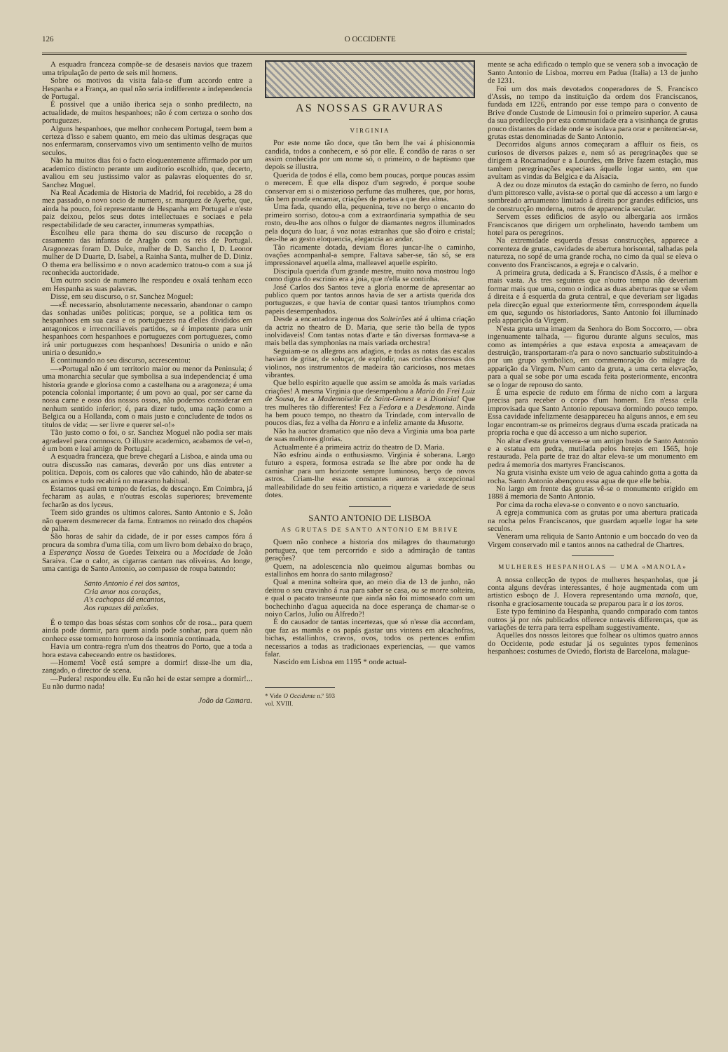126 O OCCIDENTE
A esquadra franceza compõe-se de desaseis navios que trazem uma tripulação de perto de seis mil homens.
Sobre os motivos da visita fala-se d'um accordo entre a Hespanha e a França, ao qual não seria indifferente a independencia de Portugal.
É possivel que a união iberica seja o sonho predilecto, na actualidade, de muitos hespanhoes; não é com certeza o sonho dos portuguezes.
Alguns hespanhoes, que melhor conhecem Portugal, teem bem a certeza d'isso e sabem quanto, em meio das ultimas desgraças que nos enfermaram, conservamos vivo um sentimento velho de muitos seculos.
Não ha muitos dias foi o facto eloquentemente affirmado por um academico distincto perante um auditorio escolhido, que, decerto, avaliou em seu justissimo valor as palavras eloquentes do sr. Sanchez Moguel.
Na Real Academia de Historia de Madrid, foi recebido, a 28 do mez passado, o novo socio de numero, sr. marquez de Ayerbe, que, ainda ha pouco, foi representante de Hespanha em Portugal e n'este paiz deixou, pelos seus dotes intellectuaes e sociaes e pela respectabilidade de seu caracter, innumeras sympathias.
Escolheu elle para thema do seu discurso de recepção o casamento das infantas de Aragão com os reis de Portugal. Aragonezas foram D. Dulce, mulher de D. Sancho I, D. Leonor mulher de D Duarte, D. Isabel, a Rainha Santa, mulher de D. Diniz. O thema era bellissimo e o novo academico tratou-o com a sua já reconhecida auctoridade.
Um outro socio de numero lhe respondeu e oxalá tenham ecco em Hespanha as suas palavras.
Disse, em seu discurso, o sr. Sanchez Moguel:
—«É necessario, absolutamente necessario, abandonar o campo das sonhadas uniões politicas; porque, se a politica tem os hespanhoes em sua casa e os portuguezes na d'elles divididos em antagonicos e irreconciliaveis partidos, se é impotente para unir hespanhoes com hespanhoes e portuguezes com portuguezes, como irá unir portuguezes com hespanhoes! Desuniria o unido e não uniria o desunido.»
E continuando no seu discurso, accrescentou:
—«Portugal não é um territorio maior ou menor da Peninsula; é uma monarchia secular que symbolisa a sua independencia; é uma historia grande e gloriosa como a castelhana ou a aragoneza; é uma potencia colonial importante; é um povo ao qual, por ser carne da nossa carne e osso dos nossos ossos, não podemos considerar em nenhum sentido inferior; é, para dizer tudo, uma nação como a Belgica ou a Hollanda, com o mais justo e concludente de todos os titulos de vida: — ser livre e querer sel-o!»
Tão justo como o foi, o sr. Sanchez Moguel não podia ser mais agradavel para comnosco. O illustre academico, acabamos de vel-o, é um bom e leal amigo de Portugal.
A esquadra franceza, que breve chegará a Lisboa, e ainda uma ou outra discussão nas camaras, deverão por uns dias entreter a politica. Depois, com os calores que vão cahindo, hão de abater-se os animos e tudo recahirá no marasmo habitual.
Estamos quasi em tempo de ferias, de descanço. Em Coimbra, já fecharam as aulas, e n'outras escolas superiores; brevemente fecharão as dos lyceus.
Teem sido grandes os ultimos calores. Santo Antonio e S. João não querem desmerecer da fama. Entramos no reinado dos chapéos de palha.
São horas de sahir da cidade, de ir por esses campos fóra á procura da sombra d'uma tilia, com um livro bom debaixo do braço, a Esperança Nossa de Guedes Teixeira ou a Mocidade de João Saraiva. Cae o calor, as cigarras cantam nas oliveiras. Ao longe, uma cantiga de Santo Antonio, ao compasso de roupa batendo:
Santo Antonio é rei dos santos,
Cria amor nos corações,
A's cachopas dá encantos,
Aos rapazes dá paixões.
É o tempo das boas séstas com sonhos côr de rosa... para quem ainda pode dormir, para quem ainda pode sonhar, para quem não conhece esse tormento horroroso da insomnia continuada.
Havia um contra-regra n'um dos theatros do Porto, que a toda a hora estava cabeceando entre os bastidores.
—Homem! Você está sempre a dormir! disse-lhe um dia, zangado, o director de scena.
—Pudera! respondeu elle. Eu não hei de estar sempre a dormir!... Eu não durmo nada!
João da Camara.
AS NOSSAS GRAVURAS
VIRGINIA
Por este nome tão doce, que tão bem lhe vai á phisionomia candida, todos a conhecem, e só por elle. É condão de raras o ser assim conhecida por um nome só, o primeiro, o de baptismo que depois se illustra.
Querida de todos é ella, como bem poucas, porque poucas assim o merecem. É que ella dispoz d'um segredo, é porque soube conservar em si o misterioso perfume das mulheres, que, por horas, tão bem poude encarnar, criações de poetas a que deu alma.
Uma fada, quando ella, pequenina, teve no berço o encanto do primeiro sorriso, dotou-a com a extraordinaria sympathia de seu rosto, deu-lhe aos olhos o fulgor de diamantes negros illuminados pela doçura do luar, á voz notas estranhas que são d'oiro e cristal; deu-lhe ao gesto eloquencia, elegancia ao andar.
Tão ricamente dotada, deviam flores juncar-lhe o caminho, ovações acompanhal-a sempre. Faltava saber-se, tão só, se era impressionavel aquella alma, malleavel aquelle espirito.
Discipula querida d'um grande mestre, muito nova mostrou logo como digna do escrinio era a joia, que n'ella se continha.
José Carlos dos Santos teve a gloria enorme de apresentar ao publico quem por tantos annos havia de ser a artista querida dos portuguezes, e que havia de contar quasi tantos triumphos como papeis desempenhados.
Desde a encantadora ingenua dos Solteirões até á ultima criação da actriz no theatro de D. Maria, que serie tão bella de typos inolvidaveis! Com tantas notas d'arte e tão diversas formava-se a mais bella das symphonias na mais variada orchestra!
Seguiam-se os allegros aos adagios, e todas as notas das escalas haviam de gritar, de soluçar, de explodir, nas cordas chorosas dos violinos, nos instrumentos de madeira tão cariciosos, nos metaes vibrantes.
Que bello espirito aquelle que assim se amolda ás mais variadas criações! A mesma Virginia que desempenhou a Maria do Frei Luiz de Sousa, fez a Mademoiselle de Saint-Genest e a Dionisia! Que tres mulheres tão differentes! Fez a Fedora e a Desdemona. Ainda ha bem pouco tempo, no theatro da Trindade, com intervallo de poucos dias, fez a velha da Honra e a infeliz amante da Musotte.
Não ha auctor dramatico que não deva a Virginia uma boa parte de suas melhores glorias.
Actualmente é a primeira actriz do theatro de D. Maria.
Não esfriou ainda o enthusiasmo. Virginia é soberana. Largo futuro a espera, formosa estrada se lhe abre por onde ha de caminhar para um horizonte sempre luminoso, berço de novos astros. Criam-lhe essas constantes auroras a excepcional malleabilidade do seu feitio artistico, a riqueza e variedade de seus dotes.
SANTO ANTONIO DE LISBOA
AS GRUTAS DE SANTO ANTONIO EM BRIVE
Quem não conhece a historia dos milagres do thaumaturgo portuguez, que tem percorrido e sido a admiração de tantas gerações?
Quem, na adolescencia não queimou algumas bombas ou estallinhos em honra do santo milagroso?
Qual a menina solteira que, ao meio dia de 13 de junho, não deitou o seu cravinho á rua para saber se casa, ou se morre solteira, e qual o pacato transeunte que ainda não foi mimoseado com um bochechinho d'agua aquecida na doce esperança de chamar-se o noivo Carlos, Julio ou Alfredo?!
É do causador de tantas incertezas, que só n'esse dia accordam, que faz as mamãs e os papás gastar uns vintens em alcachofras, bichas, estallinhos, cravos, ovos, todos os pertences emfim necessarios a todas as tradicionaes experiencias, — que vamos falar.
Nascido em Lisboa em 1195 * onde actual-
* Vide O Occidente n.º 593 vol. XVIII.
mente se acha edificado o templo que se venera sob a invocação de Santo Antonio de Lisboa, morreu em Padua (Italia) a 13 de junho de 1231.
Foi um dos mais devotados cooperadores de S. Francisco d'Assis, no tempo da instituição da ordem dos Franciscanos, fundada em 1226, entrando por esse tempo para o convento de Brive d'onde Custode de Limousin foi o primeiro superior. A causa da sua predilecção por esta communidade era a visinhança de grutas pouco distantes da cidade onde se isolava para orar e penitenciar-se, grutas estas denominadas de Santo Antonio.
Decorridos alguns annos começaram a affluir os fieis, os curiosos de diversos paizes e, nem só as peregrinações que se dirigem a Rocamadour e a Lourdes, em Brive fazem estação, mas tambem peregrinações especiaes áquelle logar santo, em que avultam as vindas da Belgica e da Alsacia.
A dez ou doze minutos da estação do caminho de ferro, no fundo d'um pittoresco valle, avista-se o portal que dá accesso a um largo e sombreado arruamento limitado á direita por grandes edificios, uns de construcção moderna, outros de apparencia secular.
Servem esses edificios de asylo ou albergaria aos irmãos Franciscanos que dirigem um orphelinato, havendo tambem um hotel para os peregrinos.
Na extremidade esquerda d'essas construcções, apparece a correnteza de grutas, cavidades de abertura horisontal, talhadas pela natureza, no sopé de uma grande rocha, no cimo da qual se eleva o convento dos Franciscanos, a egreja e o calvario.
A primeira gruta, dedicada a S. Francisco d'Assis, é a melhor e mais vasta. As tres seguintes que n'outro tempo não deveriam formar mais que uma, como o indica as duas aberturas que se vêem á direita e á esquerda da gruta central, e que deveriam ser ligadas pela direcção egual que exteriormente têm, correspondem áquella em que, segundo os historiadores, Santo Antonio foi illuminado pela apparição da Virgem.
N'esta gruta uma imagem da Senhora do Bom Soccorro, — obra ingenuamente talhada, — figurou durante alguns seculos, mas como as intempéries a que estava exposta a ameaçavam de destruição, transportaram-n'a para o novo sanctuario substituindo-a por um grupo symbolico, em commemoração do milagre da apparição da Virgem. N'um canto da gruta, a uma certa elevação, para a qual se sobe por uma escada feita posteriormente, encontra se o logar de repouso do santo.
É uma especie de reduto em fórma de nicho com a largura precisa para receber o corpo d'um homem. Era n'essa cella improvisada que Santo Antonio repousava dormindo pouco tempo. Essa cavidade infelizmente desappareceu ha alguns annos, e em seu logar encontram-se os primeiros degraus d'uma escada praticada na propria rocha e que dá accesso a um nicho superior.
No altar d'esta gruta venera-se um antigo busto de Santo Antonio e a estatua em pedra, mutilada pelos herejes em 1565, hoje restaurada. Pela parte de traz do altar eleva-se um monumento em pedra á memoria dos martyres Franciscanos.
Na gruta visinha existe um veio de agua cahindo gotta a gotta da rocha. Santo Antonio abençoou essa agua de que elle bebia.
No largo em frente das grutas vê-se o monumento erigido em 1888 á memoria de Santo Antonio.
Por cima da rocha eleva-se o convento e o novo sanctuario.
A egreja communica com as grutas por uma abertura praticada na rocha pelos Franciscanos, que guardam aquelle logar ha sete seculos.
Veneram uma reliquia de Santo Antonio e um boccado do veo da Virgem conservado mil e tantos annos na cathedral de Chartres.
MULHERES HESPANHOLAS — UMA «MANOLA»
A nossa collecção de typos de mulheres hespanholas, que já conta alguns devéras interessantes, é hoje augmentada com um artistico esboço de J. Hovera representando uma manola, que, risonha e graciosamente toucada se preparou para ir a los toros.
Este typo feminino da Hespanha, quando comparado com tantos outros já por nós publicados offerece notaveis differenças, que as variações de terra para terra espelham suggestivamente.
Aquelles dos nossos leitores que folhear os ultimos quatro annos do Occidente, pode estudar já os seguintes typos femeninos hespanhoes: costumes de Oviedo, florista de Barcelona, malague-